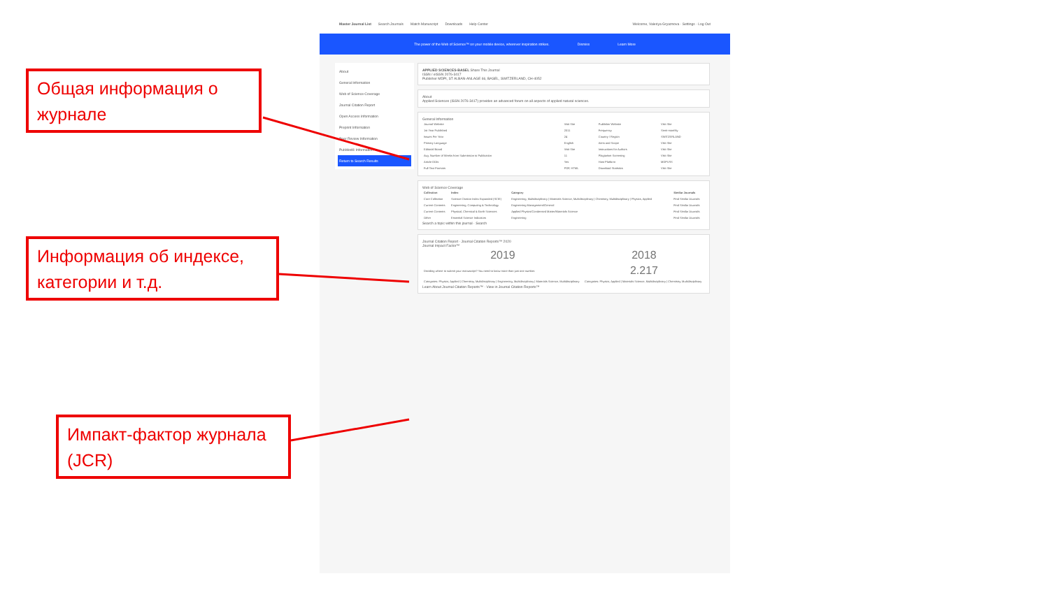Общая информация о журнале
Информация об индексе, категории и т.д.
Импакт-фактор журнала (JCR)
Master Journal List Search Journals Match Manuscript Downloads Help Center Welcome, Valeriya Gryaznova · Settings · Log Out
The power of the Web of Science™ on your mobile device, wherever inspiration strikes. Dismiss Learn More
About
General Information
Web of Science Coverage
Journal Citation Report
Open Access Information
Preprint Information
Peer Review Information
PubMed® Information
Return to Search Results
APPLIED SCIENCES-BASEL Share This Journal
ISSN / eISSN 2076-3417
Publisher MDPI, ST ALBAN-ANLAGE 66, BASEL, SWITZERLAND, CH-4052
About
Applied Sciences (ISSN 2076-3417) provides an advanced forum on all aspects of applied natural sciences.
General Information
| Journal Website | Visit Site | Publisher Website | Visit Site |
| 1st Year Published | 2011 | Frequency | Semi-monthly |
| Issues Per Year | 24 | Country / Region | SWITZERLAND |
| Primary Language | English | Aims and Scope | Visit Site |
| Editorial Board | Visit Site | Instructions for Authors | Visit Site |
| Avg. Number of Weeks from Submission to Publication | 11 | Plagiarism Screening | Visit Site |
| Article DOIs | Yes | Host Platform | MDPI.RS |
| Full-Text Formats | PDF, HTML | Download Statistics | Visit Site |
Web of Science Coverage
| Collection | Index | Category | Similar Journals |
| --- | --- | --- | --- |
| Core Collection | Science Citation Index Expanded (SCIE) | Engineering, Multidisciplinary / Materials Science, Multidisciplinary / Chemistry, Multidisciplinary / Physics, Applied | Find Similar Journals |
| Current Contents | Engineering, Computing & Technology | Engineering Management/General | Find Similar Journals |
| Current Contents | Physical, Chemical & Earth Sciences | Applied Physics/Condensed Matter/Materials Science | Find Similar Journals |
| Other | Essential Science Indicators | Engineering | Find Similar Journals |
Search a topic within this journal · Search
Journal Citation Report · Journal Citation Reports™ 2020
Journal Impact Factor™
| 2019 | 2018 |
| Deciding where to submit your manuscript? You need to know more than just one number. | 2.217 |
| Categories: Physics, Applied / Chemistry, Multidisciplinary / Engineering, Multidisciplinary / Materials Science, Multidisciplinary | Categories: Physics, Applied / Materials Science, Multidisciplinary / Chemistry, Multidisciplinary |
Learn About Journal Citation Reports™ · View in Journal Citation Reports™